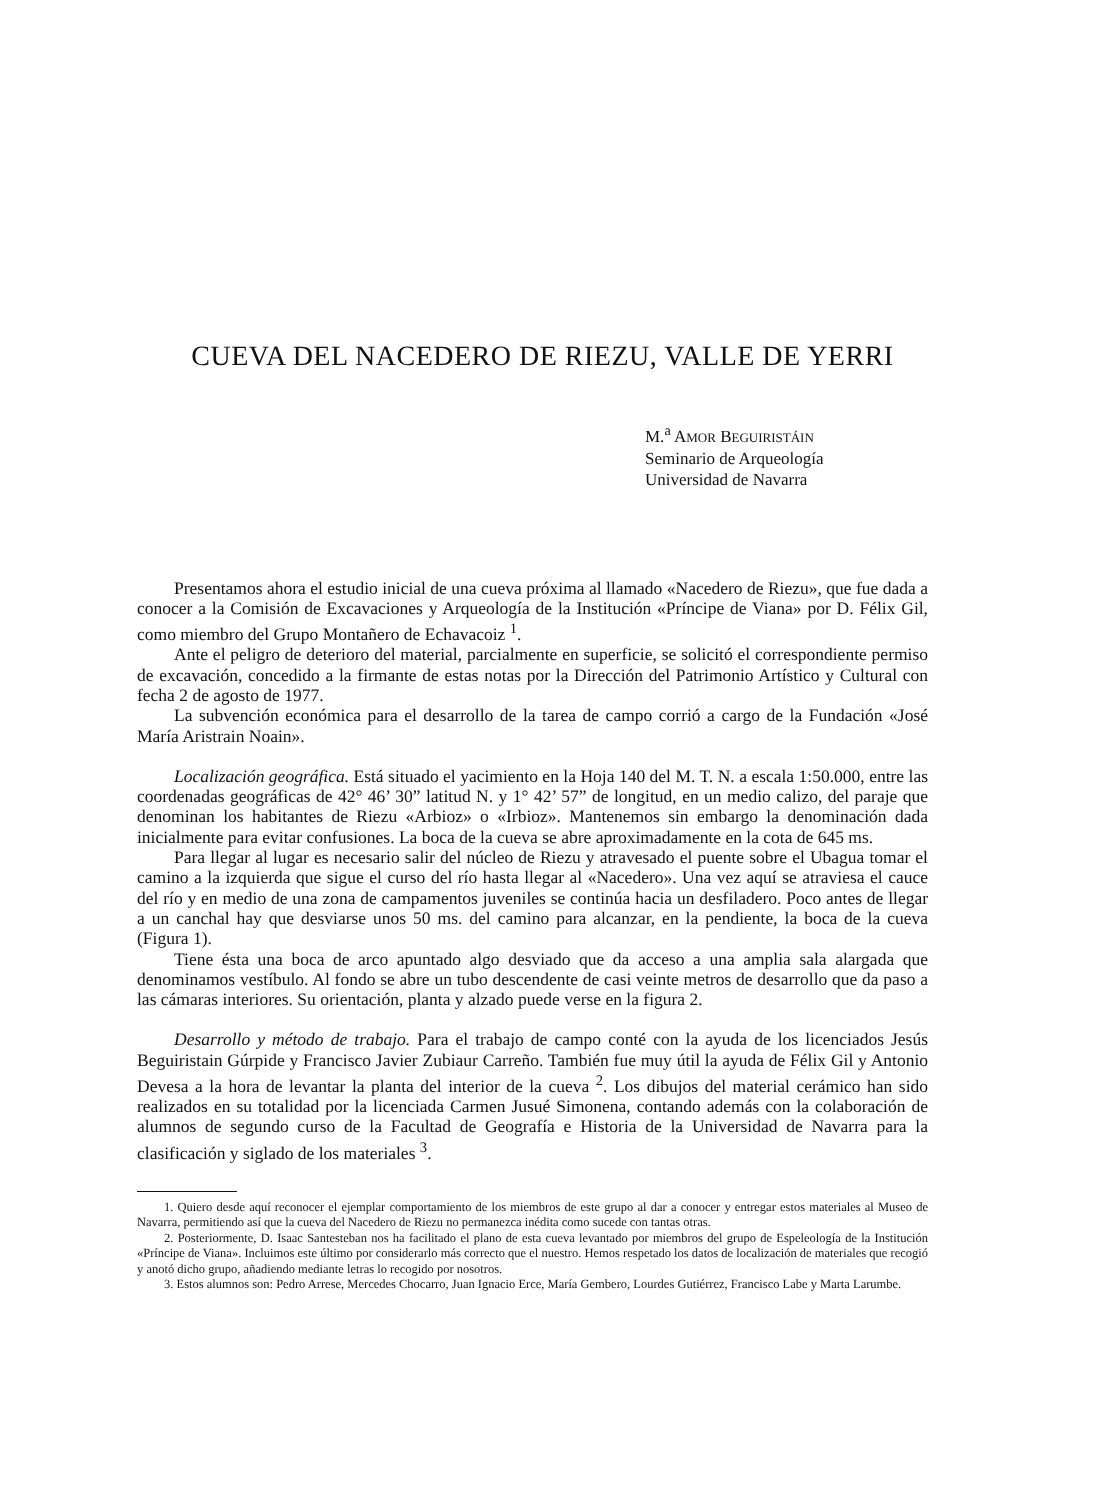CUEVA DEL NACEDERO DE RIEZU, VALLE DE YERRI
M.<sup>a</sup> AMOR BEGUIRISTÁIN
Seminario de Arqueología
Universidad de Navarra
Presentamos ahora el estudio inicial de una cueva próxima al llamado «Nacedero de Riezu», que fue dada a conocer a la Comisión de Excavaciones y Arqueología de la Institución «Príncipe de Viana» por D. Félix Gil, como miembro del Grupo Montañero de Echavacoiz <sup>1</sup>.
Ante el peligro de deterioro del material, parcialmente en superficie, se solicitó el correspondiente permiso de excavación, concedido a la firmante de estas notas por la Dirección del Patrimonio Artístico y Cultural con fecha 2 de agosto de 1977.
La subvención económica para el desarrollo de la tarea de campo corrió a cargo de la Fundación «José María Aristrain Noain».
Localización geográfica. Está situado el yacimiento en la Hoja 140 del M. T. N. a escala 1:50.000, entre las coordenadas geográficas de 42° 46’ 30” latitud N. y 1° 42’ 57” de longitud, en un medio calizo, del paraje que denominan los habitantes de Riezu «Arbioz» o «Irbioz». Mantenemos sin embargo la denominación dada inicialmente para evitar confusiones. La boca de la cueva se abre aproximadamente en la cota de 645 ms.
Para llegar al lugar es necesario salir del núcleo de Riezu y atravesado el puente sobre el Ubagua tomar el camino a la izquierda que sigue el curso del río hasta llegar al «Nacedero». Una vez aquí se atraviesa el cauce del río y en medio de una zona de campamentos juveniles se continúa hacia un desfiladero. Poco antes de llegar a un canchal hay que desviarse unos 50 ms. del camino para alcanzar, en la pendiente, la boca de la cueva (Figura 1).
Tiene ésta una boca de arco apuntado algo desviado que da acceso a una amplia sala alargada que denominamos vestíbulo. Al fondo se abre un tubo descendente de casi veinte metros de desarrollo que da paso a las cámaras interiores. Su orientación, planta y alzado puede verse en la figura 2.
Desarrollo y método de trabajo. Para el trabajo de campo conté con la ayuda de los licenciados Jesús Beguiristain Gúrpide y Francisco Javier Zubiaur Carreño. También fue muy útil la ayuda de Félix Gil y Antonio Devesa a la hora de levantar la planta del interior de la cueva <sup>2</sup>. Los dibujos del material cerámico han sido realizados en su totalidad por la licenciada Carmen Jusué Simonena, contando además con la colaboración de alumnos de segundo curso de la Facultad de Geografía e Historia de la Universidad de Navarra para la clasificación y siglado de los materiales <sup>3</sup>.
1. Quiero desde aquí reconocer el ejemplar comportamiento de los miembros de este grupo al dar a conocer y entregar estos materiales al Museo de Navarra, permitiendo así que la cueva del Nacedero de Riezu no permanezca inédita como sucede con tantas otras.
2. Posteriormente, D. Isaac Santesteban nos ha facilitado el plano de esta cueva levantado por miembros del grupo de Espeleología de la Institución «Príncipe de Viana». Incluimos este último por considerarlo más correcto que el nuestro. Hemos respetado los datos de localización de materiales que recogió y anotó dicho grupo, añadiendo mediante letras lo recogido por nosotros.
3. Estos alumnos son: Pedro Arrese, Mercedes Chocarro, Juan Ignacio Erce, María Gembero, Lourdes Gutiérrez, Francisco Labe y Marta Larumbe.